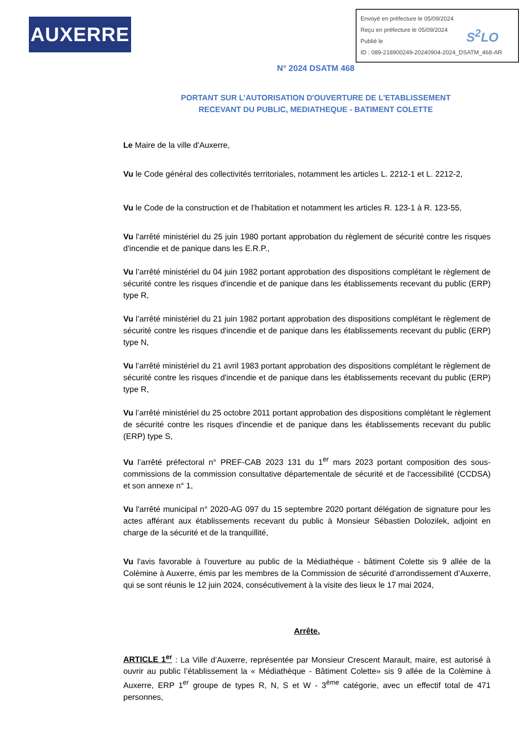AUXERRE
Envoyé en préfecture le 05/09/2024
Reçu en préfecture le 05/09/2024
Publié le
ID : 089-218900249-20240904-2024_DSATM_468-AR
S<sup>2</sup>LO
N° 2024 DSATM 468
PORTANT SUR L’AUTORISATION D'OUVERTURE DE L'ETABLISSEMENT
RECEVANT DU PUBLIC, MEDIATHEQUE - BATIMENT COLETTE
Le Maire de la ville d'Auxerre,
Vu le Code général des collectivités territoriales, notamment les articles L. 2212-1 et L. 2212-2,
Vu le Code de la construction et de l’habitation et notamment les articles R. 123-1 à R. 123-55,
Vu l'arrêté ministériel du 25 juin 1980 portant approbation du règlement de sécurité contre les risques d'incendie et de panique dans les E.R.P.,
Vu l’arrêté ministériel du 04 juin 1982 portant approbation des dispositions complétant le règlement de sécurité contre les risques d'incendie et de panique dans les établissements recevant du public (ERP) type R,
Vu l’arrêté ministériel du 21 juin 1982 portant approbation des dispositions complétant le règlement de sécurité contre les risques d'incendie et de panique dans les établissements recevant du public (ERP) type N,
Vu l’arrêté ministériel du 21 avril 1983 portant approbation des dispositions complétant le règlement de sécurité contre les risques d'incendie et de panique dans les établissements recevant du public (ERP) type R,
Vu l’arrêté ministériel du 25 octobre 2011 portant approbation des dispositions complétant le règlement de sécurité contre les risques d'incendie et de panique dans les établissements recevant du public (ERP) type S,
Vu l’arrêté préfectoral n° PREF-CAB 2023 131 du 1<sup>er</sup> mars 2023 portant composition des sous-commissions de la commission consultative départementale de sécurité et de l'accessibilité (CCDSA) et son annexe n° 1,
Vu l'arrêté municipal n° 2020-AG 097 du 15 septembre 2020 portant délégation de signature pour les actes afférant aux établissements recevant du public à Monsieur Sébastien Dolozilek, adjoint en charge de la sécurité et de la tranquillité,
Vu l'avis favorable à l'ouverture au public de la Médiathèque - bâtiment Colette sis 9 allée de la Colèmine à Auxerre, émis par les membres de la Commission de sécurité d’arrondissement d’Auxerre, qui se sont réunis le 12 juin 2024, consécutivement à la visite des lieux le 17 mai 2024,
Arrête,
ARTICLE 1<sup>er</sup> : La Ville d’Auxerre, représentée par Monsieur Crescent Marault, maire, est autorisé à ouvrir au public l’établissement la « Médiathèque - Bâtiment Colette» sis 9 allée de la Colèmine à Auxerre, ERP 1<sup>er</sup> groupe de types R, N, S et W - 3<sup>ème</sup> catégorie, avec un effectif total de 471 personnes,